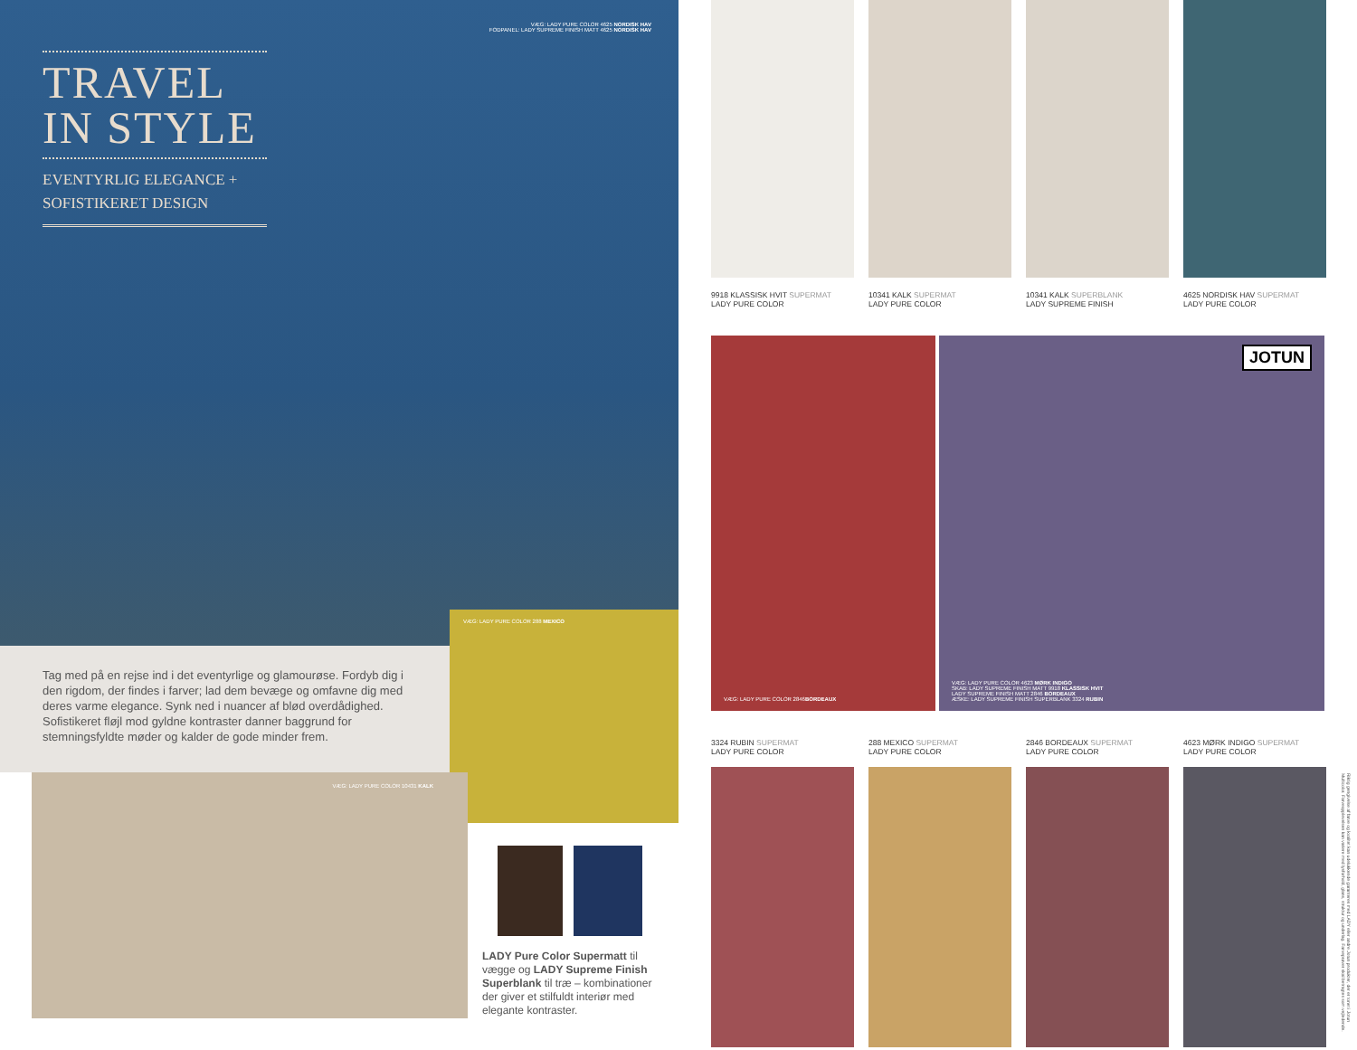VÆG: LADY PURE COLOR 4625 NORDISK HAV
FODPANEL: LADY SUPREME FINISH MATT 4625 NORDISK HAV
TRAVEL
IN STYLE
EVENTYRLIG ELEGANCE +
SOFISTIKERET DESIGN
Tag med på en rejse ind i det eventyrlige og glamourøse. Fordyb dig i den rigdom, der findes i farver; lad dem bevæge og omfavne dig med deres varme elegance. Synk ned i nuancer af blød overdådighed. Sofistikeret fløjl mod gyldne kontraster danner baggrund for stemningsfyldte møder og kalder de gode minder frem.
VÆG: LADY PURE COLOR 288 MEXICO
VÆG: LADY PURE COLOR 10431 KALK
LADY Pure Color Supermatt til vægge og LADY Supreme Finish Superblank til træ – kombinationer der giver et stilfuldt interiør med elegante kontraster.
9918 KLASSISK HVIT SUPERMAT
LADY PURE COLOR
10341 KALK SUPERMAT
LADY PURE COLOR
10341 KALK SUPERBLANK
LADY SUPREME FINISH
4625 NORDISK HAV SUPERMAT
LADY PURE COLOR
VÆG: LADY PURE COLOR 2846 BORDEAUX
JOTUN
VÆG: LADY PURE COLOR 4623 MØRK INDIGO
SKAB: LADY SUPREME FINISH MATT 9918 KLASSISK HVIT
LADY SUPREME FINISH MATT 2846 BORDEAUX
ÆSKE: LADY SUPREME FINISH SUPERBLANK 3324 RUBIN
3324 RUBIN SUPERMAT
LADY PURE COLOR
288 MEXICO SUPERMAT
LADY PURE COLOR
2846 BORDEAUX SUPERMAT
LADY PURE COLOR
4623 MØRK INDIGO SUPERMAT
LADY PURE COLOR
Riktig gengivelse af farve og kvalitet kan udelukkende garanteres med LADY eller andre Jotun produkter, der er tonet i Jotun Multicolor. Farveopplevelsen kan variere med lysforhold, glans, struktur og underlag. Farveprøver skal betragtes som vejledende.